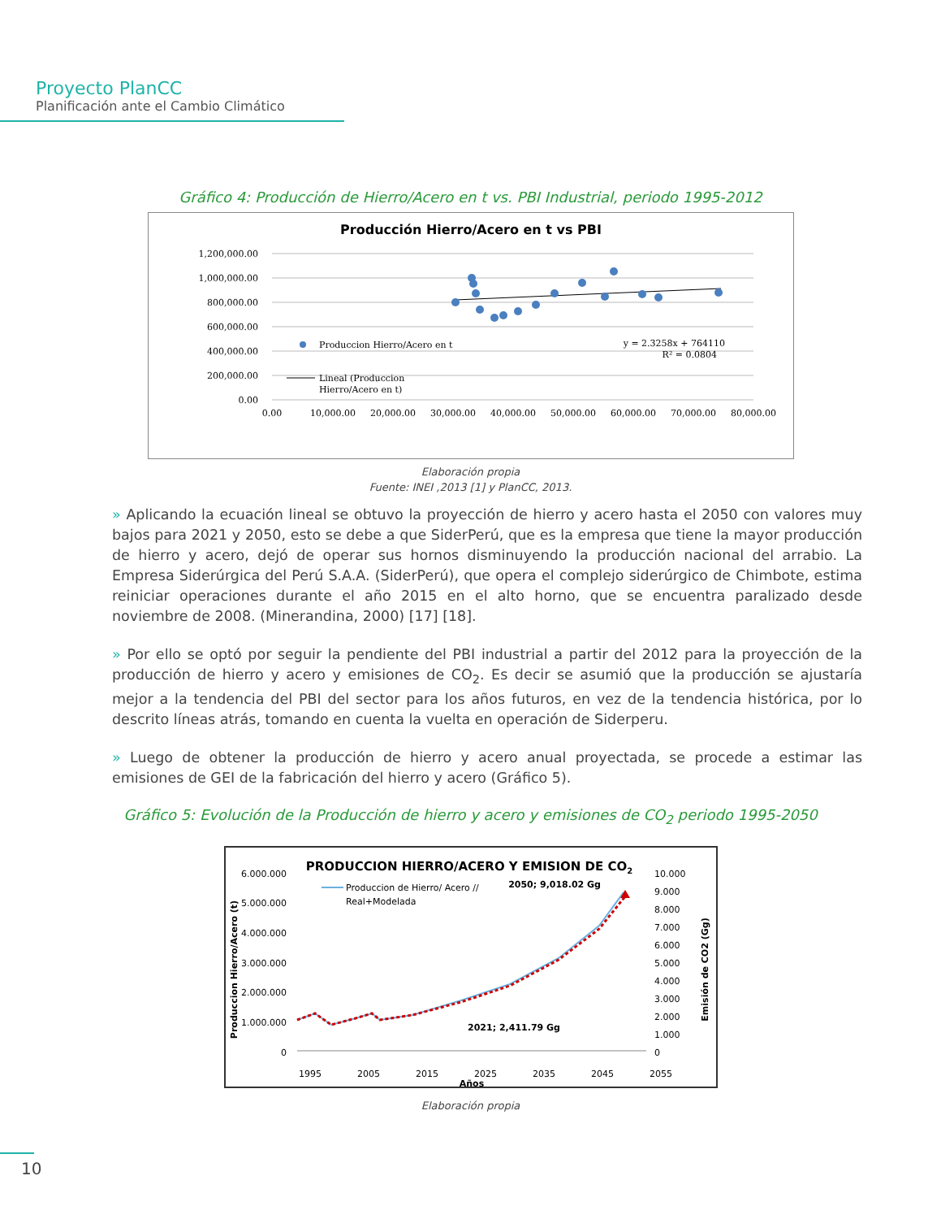Proyecto PlanCC
Planificación ante el Cambio Climático
Gráfico 4: Producción de Hierro/Acero en t vs. PBI Industrial, periodo 1995-2012
Producción Hierro/Acero en t vs PBI
1,200,000.00
1,000,000.00
800,000.00
600,000.00
400,000.00
200,000.00
0.00
0.00
10,000.00
20,000.00
30,000.00
40,000.00
50,000.00
60,000.00
70,000.00
80,000.00
Produccion Hierro/Acero en t
y = 2.3258x + 764110
R² = 0.0804
Lineal (Produccion
Hierro/Acero en t)
Elaboración propia
Fuente: INEI ,2013 [1] y PlanCC, 2013.
» Aplicando la ecuación lineal se obtuvo la proyección de hierro y acero hasta el 2050 con valores muy bajos para 2021 y 2050, esto se debe a que SiderPerú, que es la empresa que tiene la mayor producción de hierro y acero, dejó de operar sus hornos disminuyendo la producción nacional del arrabio. La Empresa Siderúrgica del Perú S.A.A. (SiderPerú), que opera el complejo siderúrgico de Chimbote, estima reiniciar operaciones durante el año 2015 en el alto horno, que se encuentra paralizado desde noviembre de 2008. (Minerandina, 2000) [17] [18].
» Por ello se optó por seguir la pendiente del PBI industrial a partir del 2012 para la proyección de la producción de hierro y acero y emisiones de CO<sub>2</sub>. Es decir se asumió que la producción se ajustaría mejor a la tendencia del PBI del sector para los años futuros, en vez de la tendencia histórica, por lo descrito líneas atrás, tomando en cuenta la vuelta en operación de Siderperu.
» Luego de obtener la producción de hierro y acero anual proyectada, se procede a estimar las emisiones de GEI de la fabricación del hierro y acero (Gráfico 5).
Gráfico 5: Evolución de la Producción de hierro y acero y emisiones de CO<sub>2</sub> periodo 1995-2050
PRODUCCION HIERRO/ACERO Y EMISION DE CO2
6.000.000
5.000.000
4.000.000
3.000.000
2.000.000
1.000.000
0
10.000
9.000
8.000
7.000
6.000
5.000
4.000
3.000
2.000
1.000
0
Produccion Hierro/Acero (t)
Emisión de CO2 (Gg)
1995
2005
2015
2025
2035
2045
2055
Años
Produccion de Hierro/ Acero //
Real+Modelada
2050; 9,018.02 Gg
2021; 2,411.79 Gg
Elaboración propia
10